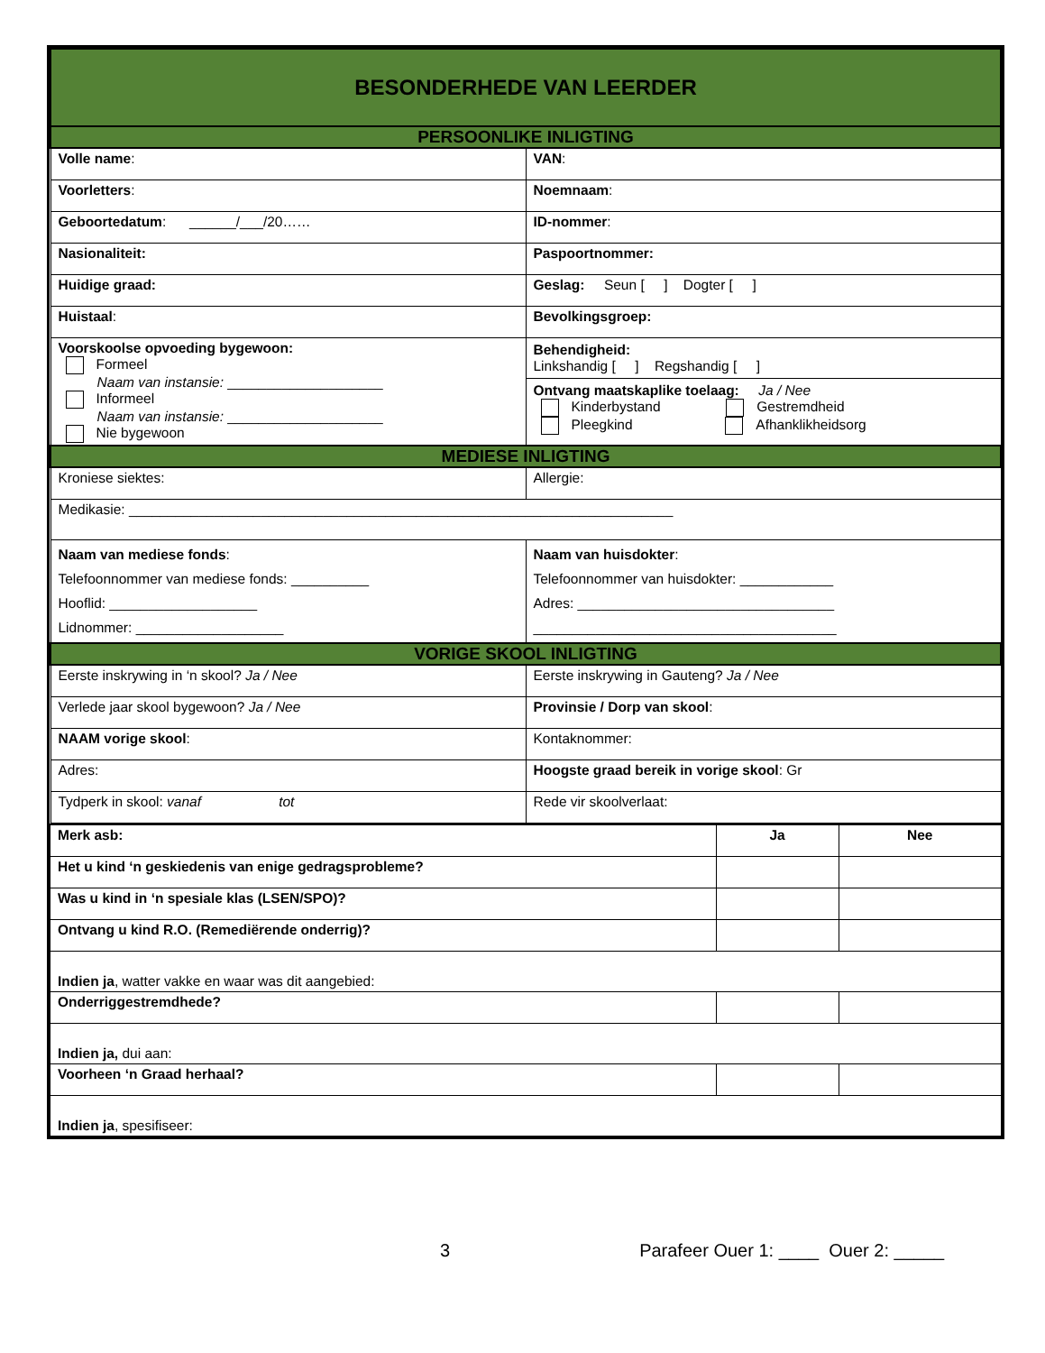| BESONDERHEDE VAN LEERDER | |
| PERSOONLIKE INLIGTING | |
| Volle name : | VAN : |
| Voorletters : | Noemnaam : |
| Geboortedatum : ______/___/20…… | ID-nommer : |
| Nasionaliteit: | Paspoortnommer: |
| Huidige graad: | Geslag: Seun [ ] Dogter [ ] |
| Huistaal : | Bevolkingsgroep: |
| Voorskoolse opvoeding bygewoon: Formeel Naam van instansie: ____________________ Informeel Naam van instansie: ____________________ Nie bygewoon | Behendigheid: Linkshandig [ ] Regshandig [ ] Ontvang maatskaplike toelaag: Ja / Nee Kinderbystand Gestremdheid Pleegkind Afhanklikheidsorg |
| MEDIESE INLIGTING | |
| Kroniese siektes: | Allergie: |
| Medikasie: ______________________________________________________________________ | |
| Naam van mediese fonds : Telefoonnommer van mediese fonds: __________ Hooflid: ___________________ Lidnommer: ___________________ | Naam van huisdokter : Telefoonnommer van huisdokter: ____________ Adres: _________________________________ _______________________________________ |
| VORIGE SKOOL INLIGTING | |
| Eerste inskrywing in ‘n skool? Ja / Nee | Eerste inskrywing in Gauteng? Ja / Nee |
| Verlede jaar skool bygewoon? Ja / Nee | Provinsie / Dorp van skool : |
| NAAM vorige skool : | Kontaknommer: |
| Adres: | Hoogste graad bereik in vorige skool : Gr |
| Tydperk in skool: vanaf tot | Rede vir skoolverlaat: |
| Merk asb: | Ja | Nee |
| --- | --- | --- |
| Het u kind ‘n geskiedenis van enige gedragsprobleme? | | |
| Was u kind in ‘n spesiale klas (LSEN/SPO)? | | |
| Ontvang u kind R.O. (Remediërende onderrig)? | | |
| Indien ja , watter vakke en waar was dit aangebied: | | |
| Onderriggestremdhede? | | |
| Indien ja, dui aan: | | |
| Voorheen ‘n Graad herhaal? | | |
| Indien ja , spesifiseer: | | |
3 Parafeer Ouer 1: ____ Ouer 2: _____